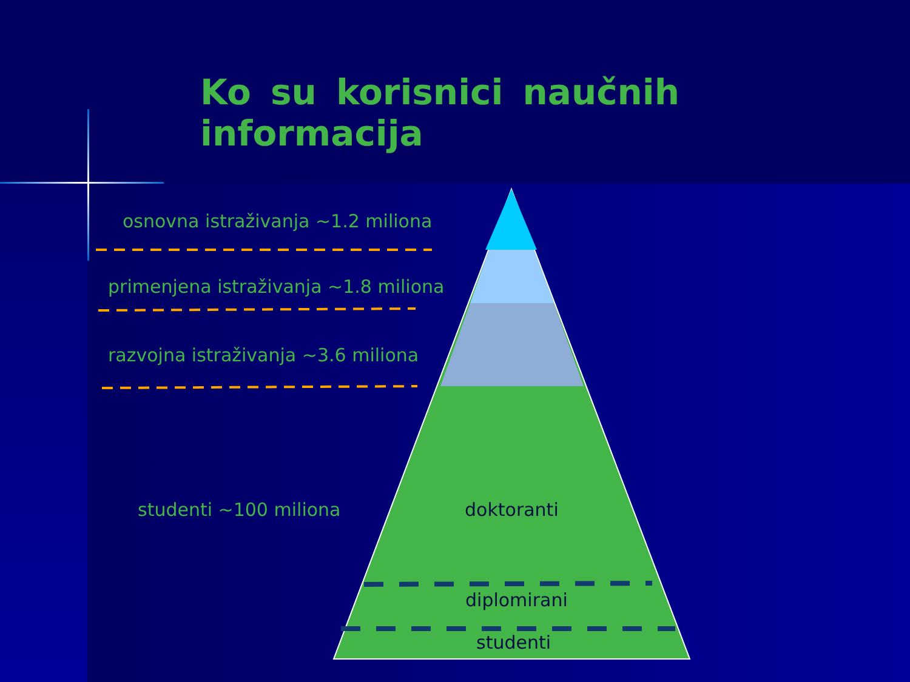Ko su korisnici naučnih informacija
osnovna istraživanja ~1.2 miliona
primenjena istraživanja ~1.8 miliona
razvojna istraživanja ~3.6 miliona
studenti ~100 miliona doktoranti
diplomirani
studenti